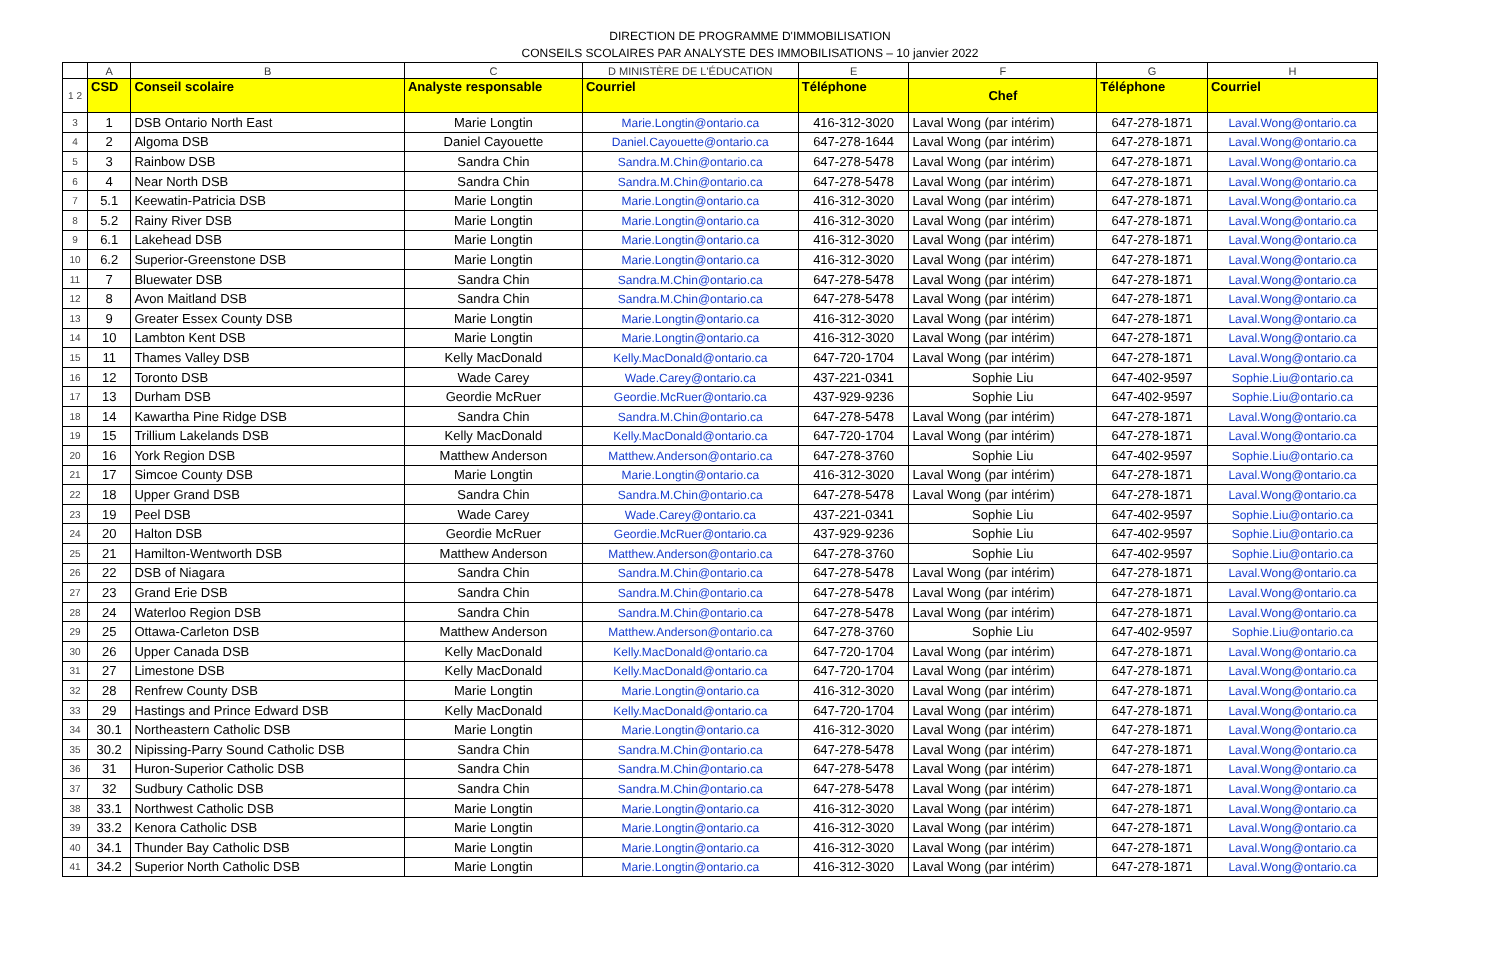DIRECTION DE PROGRAMME D'IMMOBILISATION
CONSEILS SCOLAIRES PAR ANALYSTE DES IMMOBILISATIONS – 10 janvier 2022
| | A | B | C | D MINISTÈRE DE L'ÉDUCATION | E | F | G | H |
| 1 2 | CSD | Conseil scolaire | Analyste responsable | Courriel | Téléphone | Chef | Téléphone | Courriel |
| 3 | 1 | DSB Ontario North East | Marie Longtin | Marie.Longtin@ontario.ca | 416-312-3020 | Laval Wong (par intérim) | 647-278-1871 | Laval.Wong@ontario.ca |
| 4 | 2 | Algoma DSB | Daniel Cayouette | Daniel.Cayouette@ontario.ca | 647-278-1644 | Laval Wong (par intérim) | 647-278-1871 | Laval.Wong@ontario.ca |
| 5 | 3 | Rainbow DSB | Sandra Chin | Sandra.M.Chin@ontario.ca | 647-278-5478 | Laval Wong (par intérim) | 647-278-1871 | Laval.Wong@ontario.ca |
| 6 | 4 | Near North DSB | Sandra Chin | Sandra.M.Chin@ontario.ca | 647-278-5478 | Laval Wong (par intérim) | 647-278-1871 | Laval.Wong@ontario.ca |
| 7 | 5.1 | Keewatin-Patricia DSB | Marie Longtin | Marie.Longtin@ontario.ca | 416-312-3020 | Laval Wong (par intérim) | 647-278-1871 | Laval.Wong@ontario.ca |
| 8 | 5.2 | Rainy River DSB | Marie Longtin | Marie.Longtin@ontario.ca | 416-312-3020 | Laval Wong (par intérim) | 647-278-1871 | Laval.Wong@ontario.ca |
| 9 | 6.1 | Lakehead DSB | Marie Longtin | Marie.Longtin@ontario.ca | 416-312-3020 | Laval Wong (par intérim) | 647-278-1871 | Laval.Wong@ontario.ca |
| 10 | 6.2 | Superior-Greenstone DSB | Marie Longtin | Marie.Longtin@ontario.ca | 416-312-3020 | Laval Wong (par intérim) | 647-278-1871 | Laval.Wong@ontario.ca |
| 11 | 7 | Bluewater DSB | Sandra Chin | Sandra.M.Chin@ontario.ca | 647-278-5478 | Laval Wong (par intérim) | 647-278-1871 | Laval.Wong@ontario.ca |
| 12 | 8 | Avon Maitland DSB | Sandra Chin | Sandra.M.Chin@ontario.ca | 647-278-5478 | Laval Wong (par intérim) | 647-278-1871 | Laval.Wong@ontario.ca |
| 13 | 9 | Greater Essex County DSB | Marie Longtin | Marie.Longtin@ontario.ca | 416-312-3020 | Laval Wong (par intérim) | 647-278-1871 | Laval.Wong@ontario.ca |
| 14 | 10 | Lambton Kent DSB | Marie Longtin | Marie.Longtin@ontario.ca | 416-312-3020 | Laval Wong (par intérim) | 647-278-1871 | Laval.Wong@ontario.ca |
| 15 | 11 | Thames Valley DSB | Kelly MacDonald | Kelly.MacDonald@ontario.ca | 647-720-1704 | Laval Wong (par intérim) | 647-278-1871 | Laval.Wong@ontario.ca |
| 16 | 12 | Toronto DSB | Wade Carey | Wade.Carey@ontario.ca | 437-221-0341 | Sophie Liu | 647-402-9597 | Sophie.Liu@ontario.ca |
| 17 | 13 | Durham DSB | Geordie McRuer | Geordie.McRuer@ontario.ca | 437-929-9236 | Sophie Liu | 647-402-9597 | Sophie.Liu@ontario.ca |
| 18 | 14 | Kawartha Pine Ridge DSB | Sandra Chin | Sandra.M.Chin@ontario.ca | 647-278-5478 | Laval Wong (par intérim) | 647-278-1871 | Laval.Wong@ontario.ca |
| 19 | 15 | Trillium Lakelands DSB | Kelly MacDonald | Kelly.MacDonald@ontario.ca | 647-720-1704 | Laval Wong (par intérim) | 647-278-1871 | Laval.Wong@ontario.ca |
| 20 | 16 | York Region DSB | Matthew Anderson | Matthew.Anderson@ontario.ca | 647-278-3760 | Sophie Liu | 647-402-9597 | Sophie.Liu@ontario.ca |
| 21 | 17 | Simcoe County DSB | Marie Longtin | Marie.Longtin@ontario.ca | 416-312-3020 | Laval Wong (par intérim) | 647-278-1871 | Laval.Wong@ontario.ca |
| 22 | 18 | Upper Grand DSB | Sandra Chin | Sandra.M.Chin@ontario.ca | 647-278-5478 | Laval Wong (par intérim) | 647-278-1871 | Laval.Wong@ontario.ca |
| 23 | 19 | Peel DSB | Wade Carey | Wade.Carey@ontario.ca | 437-221-0341 | Sophie Liu | 647-402-9597 | Sophie.Liu@ontario.ca |
| 24 | 20 | Halton DSB | Geordie McRuer | Geordie.McRuer@ontario.ca | 437-929-9236 | Sophie Liu | 647-402-9597 | Sophie.Liu@ontario.ca |
| 25 | 21 | Hamilton-Wentworth DSB | Matthew Anderson | Matthew.Anderson@ontario.ca | 647-278-3760 | Sophie Liu | 647-402-9597 | Sophie.Liu@ontario.ca |
| 26 | 22 | DSB of Niagara | Sandra Chin | Sandra.M.Chin@ontario.ca | 647-278-5478 | Laval Wong (par intérim) | 647-278-1871 | Laval.Wong@ontario.ca |
| 27 | 23 | Grand Erie DSB | Sandra Chin | Sandra.M.Chin@ontario.ca | 647-278-5478 | Laval Wong (par intérim) | 647-278-1871 | Laval.Wong@ontario.ca |
| 28 | 24 | Waterloo Region DSB | Sandra Chin | Sandra.M.Chin@ontario.ca | 647-278-5478 | Laval Wong (par intérim) | 647-278-1871 | Laval.Wong@ontario.ca |
| 29 | 25 | Ottawa-Carleton DSB | Matthew Anderson | Matthew.Anderson@ontario.ca | 647-278-3760 | Sophie Liu | 647-402-9597 | Sophie.Liu@ontario.ca |
| 30 | 26 | Upper Canada DSB | Kelly MacDonald | Kelly.MacDonald@ontario.ca | 647-720-1704 | Laval Wong (par intérim) | 647-278-1871 | Laval.Wong@ontario.ca |
| 31 | 27 | Limestone DSB | Kelly MacDonald | Kelly.MacDonald@ontario.ca | 647-720-1704 | Laval Wong (par intérim) | 647-278-1871 | Laval.Wong@ontario.ca |
| 32 | 28 | Renfrew County DSB | Marie Longtin | Marie.Longtin@ontario.ca | 416-312-3020 | Laval Wong (par intérim) | 647-278-1871 | Laval.Wong@ontario.ca |
| 33 | 29 | Hastings and Prince Edward DSB | Kelly MacDonald | Kelly.MacDonald@ontario.ca | 647-720-1704 | Laval Wong (par intérim) | 647-278-1871 | Laval.Wong@ontario.ca |
| 34 | 30.1 | Northeastern Catholic DSB | Marie Longtin | Marie.Longtin@ontario.ca | 416-312-3020 | Laval Wong (par intérim) | 647-278-1871 | Laval.Wong@ontario.ca |
| 35 | 30.2 | Nipissing-Parry Sound Catholic DSB | Sandra Chin | Sandra.M.Chin@ontario.ca | 647-278-5478 | Laval Wong (par intérim) | 647-278-1871 | Laval.Wong@ontario.ca |
| 36 | 31 | Huron-Superior Catholic DSB | Sandra Chin | Sandra.M.Chin@ontario.ca | 647-278-5478 | Laval Wong (par intérim) | 647-278-1871 | Laval.Wong@ontario.ca |
| 37 | 32 | Sudbury Catholic DSB | Sandra Chin | Sandra.M.Chin@ontario.ca | 647-278-5478 | Laval Wong (par intérim) | 647-278-1871 | Laval.Wong@ontario.ca |
| 38 | 33.1 | Northwest Catholic DSB | Marie Longtin | Marie.Longtin@ontario.ca | 416-312-3020 | Laval Wong (par intérim) | 647-278-1871 | Laval.Wong@ontario.ca |
| 39 | 33.2 | Kenora Catholic DSB | Marie Longtin | Marie.Longtin@ontario.ca | 416-312-3020 | Laval Wong (par intérim) | 647-278-1871 | Laval.Wong@ontario.ca |
| 40 | 34.1 | Thunder Bay Catholic DSB | Marie Longtin | Marie.Longtin@ontario.ca | 416-312-3020 | Laval Wong (par intérim) | 647-278-1871 | Laval.Wong@ontario.ca |
| 41 | 34.2 | Superior North Catholic DSB | Marie Longtin | Marie.Longtin@ontario.ca | 416-312-3020 | Laval Wong (par intérim) | 647-278-1871 | Laval.Wong@ontario.ca |